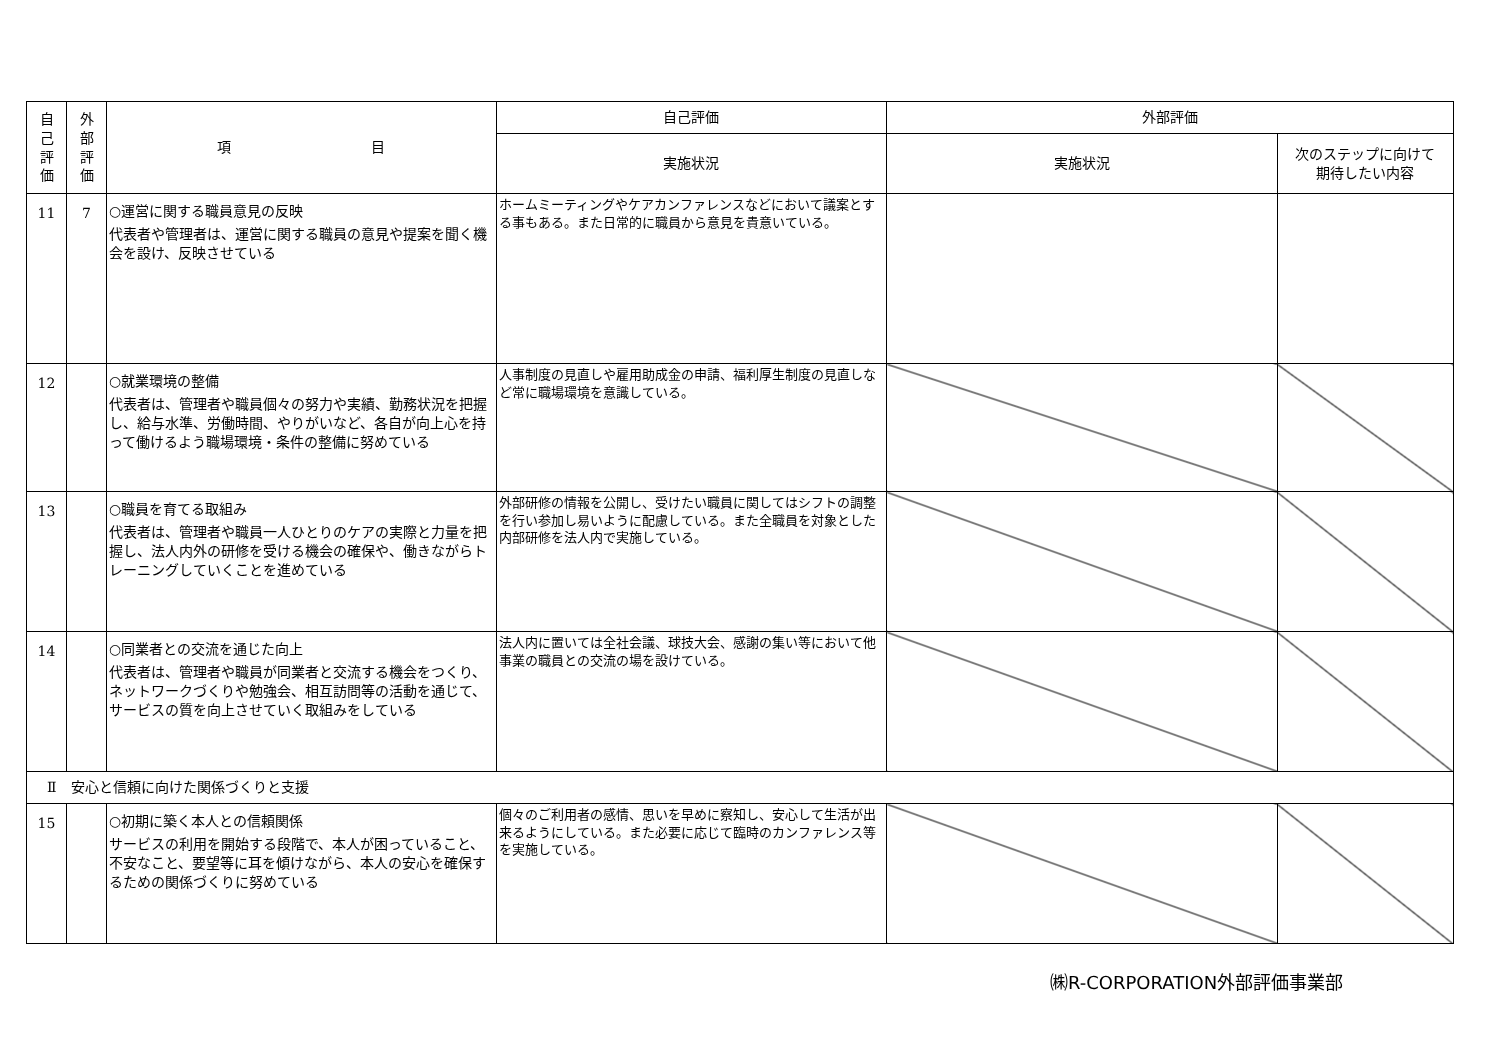| 自 己 評 価 | 外 部 評 価 | 項 目 | 自己評価 | 外部評価 | |
| --- | --- | --- | --- | --- | --- |
| | | | 実施状況 | 実施状況 | 次のステップに向けて 期待したい内容 |
| 11 | 7 | ○運営に関する職員意見の反映 代表者や管理者は、運営に関する職員の意見や提案を聞く機会を設け、反映させている | ホームミーティングやケアカンファレンスなどにおいて議案とする事もある。また日常的に職員から意見を貴意いている。 | | |
| 12 | | ○就業環境の整備 代表者は、管理者や職員個々の努力や実績、勤務状況を把握し、給与水準、労働時間、やりがいなど、各自が向上心を持って働けるよう職場環境・条件の整備に努めている | 人事制度の見直しや雇用助成金の申請、福利厚生制度の見直しなど常に職場環境を意識している。 | | |
| 13 | | ○職員を育てる取組み 代表者は、管理者や職員一人ひとりのケアの実際と力量を把握し、法人内外の研修を受ける機会の確保や、働きながらトレーニングしていくことを進めている | 外部研修の情報を公開し、受けたい職員に関してはシフトの調整を行い参加し易いように配慮している。また全職員を対象とした内部研修を法人内で実施している。 | | |
| 14 | | ○同業者との交流を通じた向上 代表者は、管理者や職員が同業者と交流する機会をつくり、ネットワークづくりや勉強会、相互訪問等の活動を通じて、サービスの質を向上させていく取組みをしている | 法人内に置いては全社会議、球技大会、感謝の集い等において他事業の職員との交流の場を設けている。 | | |
| Ⅱ 安心と信頼に向けた関係づくりと支援 | | | | | |
| 15 | | ○初期に築く本人との信頼関係 サービスの利用を開始する段階で、本人が困っていること、不安なこと、要望等に耳を傾けながら、本人の安心を確保するための関係づくりに努めている | 個々のご利用者の感情、思いを早めに察知し、安心して生活が出来るようにしている。また必要に応じて臨時のカンファレンス等を実施している。 | | |
㈱R-CORPORATION外部評価事業部